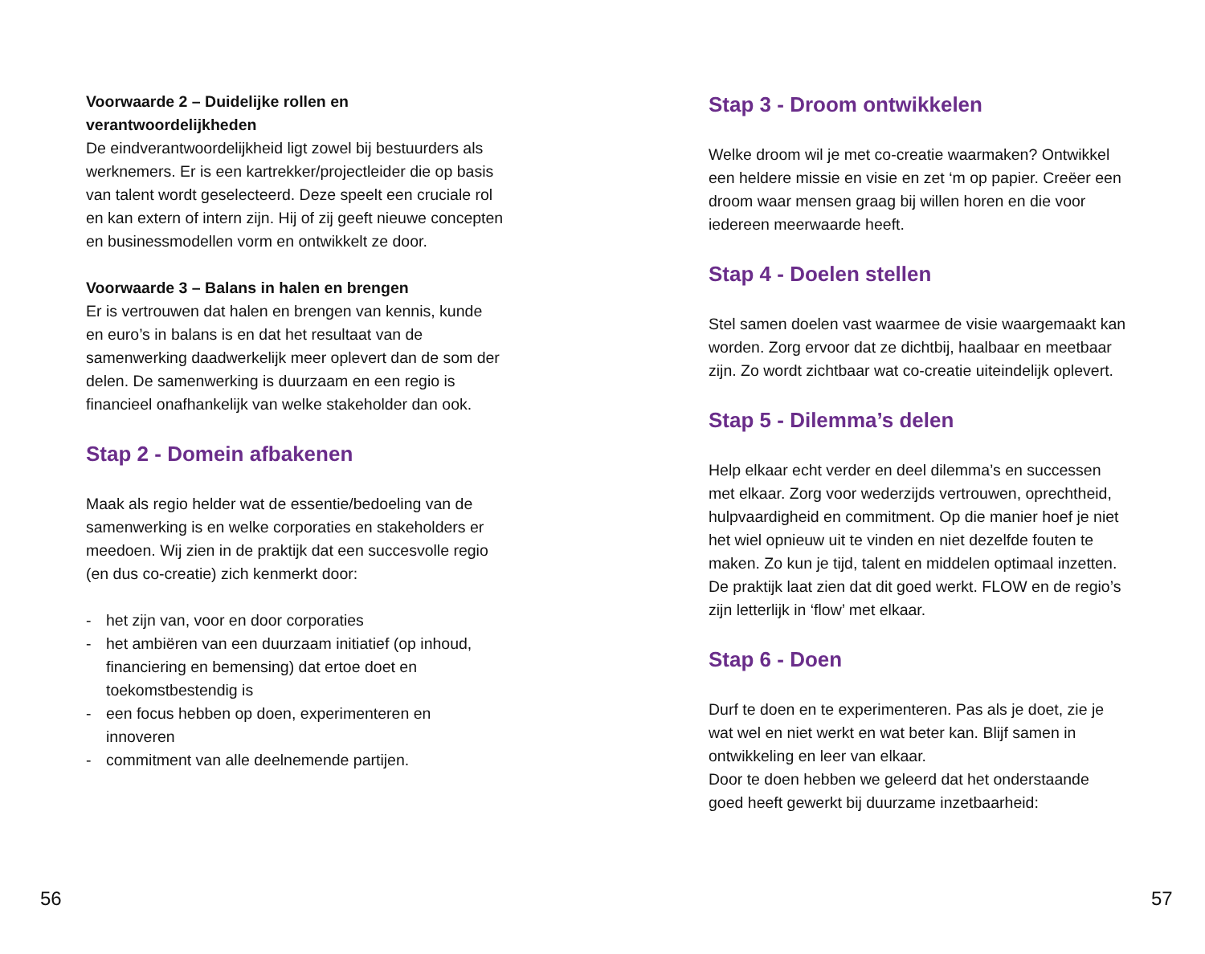Voorwaarde 2 – Duidelijke rollen en verantwoordelijkheden
De eindverantwoordelijkheid ligt zowel bij bestuurders als werknemers. Er is een kartrekker/projectleider die op basis van talent wordt geselecteerd. Deze speelt een cruciale rol en kan extern of intern zijn. Hij of zij geeft nieuwe concepten en businessmodellen vorm en ontwikkelt ze door.
Voorwaarde 3 – Balans in halen en brengen
Er is vertrouwen dat halen en brengen van kennis, kunde en euro’s in balans is en dat het resultaat van de samenwerking daadwerkelijk meer oplevert dan de som der delen. De samenwerking is duurzaam en een regio is financieel onafhankelijk van welke stakeholder dan ook.
Stap 2 - Domein afbakenen
Maak als regio helder wat de essentie/bedoeling van de samenwerking is en welke corporaties en stakeholders er meedoen. Wij zien in de praktijk dat een succesvolle regio (en dus co-creatie) zich kenmerkt door:
- het zijn van, voor en door corporaties
- het ambiëren van een duurzaam initiatief (op inhoud, financiering en bemensing) dat ertoe doet en toekomstbestendig is
- een focus hebben op doen, experimenteren en innoveren
- commitment van alle deelnemende partijen.
Stap 3 - Droom ontwikkelen
Welke droom wil je met co-creatie waarmaken? Ontwikkel een heldere missie en visie en zet ‘m op papier. Creëer een droom waar mensen graag bij willen horen en die voor iedereen meerwaarde heeft.
Stap 4 - Doelen stellen
Stel samen doelen vast waarmee de visie waargemaakt kan worden. Zorg ervoor dat ze dichtbij, haalbaar en meetbaar zijn. Zo wordt zichtbaar wat co-creatie uiteindelijk oplevert.
Stap 5 - Dilemma’s delen
Help elkaar echt verder en deel dilemma’s en successen met elkaar. Zorg voor wederzijds vertrouwen, oprechtheid, hulpvaardigheid en commitment. Op die manier hoef je niet het wiel opnieuw uit te vinden en niet dezelfde fouten te maken. Zo kun je tijd, talent en middelen optimaal inzetten. De praktijk laat zien dat dit goed werkt. FLOW en de regio’s zijn letterlijk in ‘flow’ met elkaar.
Stap 6 - Doen
Durf te doen en te experimenteren. Pas als je doet, zie je wat wel en niet werkt en wat beter kan. Blijf samen in ontwikkeling en leer van elkaar.
Door te doen hebben we geleerd dat het onderstaande goed heeft gewerkt bij duurzame inzetbaarheid:
56 57